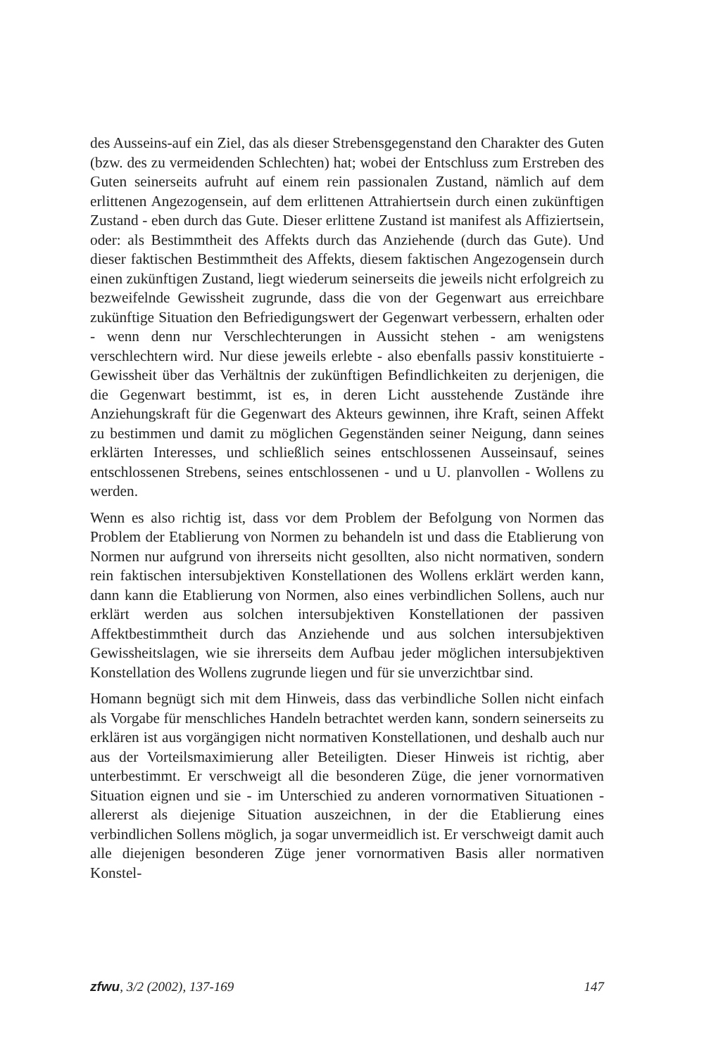des Ausseins-auf ein Ziel, das als dieser Strebensgegenstand den Charakter des Guten (bzw. des zu vermeidenden Schlechten) hat; wobei der Entschluss zum Erstreben des Guten seinerseits aufruht auf einem rein passionalen Zustand, nämlich auf dem erlittenen Angezogensein, auf dem erlittenen Attrahiertsein durch einen zukünftigen Zustand - eben durch das Gute. Dieser erlittene Zustand ist manifest als Affiziertsein, oder: als Bestimmtheit des Affekts durch das Anziehende (durch das Gute). Und dieser faktischen Bestimmtheit des Affekts, diesem faktischen Angezogensein durch einen zukünftigen Zustand, liegt wiederum seinerseits die jeweils nicht erfolgreich zu bezweifelnde Gewissheit zugrunde, dass die von der Gegenwart aus erreichbare zukünftige Situation den Befriedigungswert der Gegenwart verbessern, erhalten oder - wenn denn nur Verschlechterungen in Aussicht stehen - am wenigstens verschlechtern wird. Nur diese jeweils erlebte - also ebenfalls passiv konstituierte - Gewissheit über das Verhältnis der zukünftigen Befindlichkeiten zu derjenigen, die die Gegenwart bestimmt, ist es, in deren Licht ausstehende Zustände ihre Anziehungskraft für die Gegenwart des Akteurs gewinnen, ihre Kraft, seinen Affekt zu bestimmen und damit zu möglichen Gegenständen seiner Neigung, dann seines erklärten Interesses, und schließlich seines entschlossenen Ausseinsauf, seines entschlossenen Strebens, seines entschlossenen - und u U. planvollen - Wollens zu werden.
Wenn es also richtig ist, dass vor dem Problem der Befolgung von Normen das Problem der Etablierung von Normen zu behandeln ist und dass die Etablierung von Normen nur aufgrund von ihrerseits nicht gesollten, also nicht normativen, sondern rein faktischen intersubjektiven Konstellationen des Wollens erklärt werden kann, dann kann die Etablierung von Normen, also eines verbindlichen Sollens, auch nur erklärt werden aus solchen intersubjektiven Konstellationen der passiven Affektbestimmtheit durch das Anziehende und aus solchen intersubjektiven Gewissheitslagen, wie sie ihrerseits dem Aufbau jeder möglichen intersubjektiven Konstellation des Wollens zugrunde liegen und für sie unverzichtbar sind.
Homann begnügt sich mit dem Hinweis, dass das verbindliche Sollen nicht einfach als Vorgabe für menschliches Handeln betrachtet werden kann, sondern seinerseits zu erklären ist aus vorgängigen nicht normativen Konstellationen, und deshalb auch nur aus der Vorteilsmaximierung aller Beteiligten. Dieser Hinweis ist richtig, aber unterbestimmt. Er verschweigt all die besonderen Züge, die jener vornormativen Situation eignen und sie - im Unterschied zu anderen vornormativen Situationen - allererst als diejenige Situation auszeichnen, in der die Etablierung eines verbindlichen Sollens möglich, ja sogar unvermeidlich ist. Er verschweigt damit auch alle diejenigen besonderen Züge jener vornormativen Basis aller normativen Konstel-
zfwu, 3/2 (2002), 137-169 147